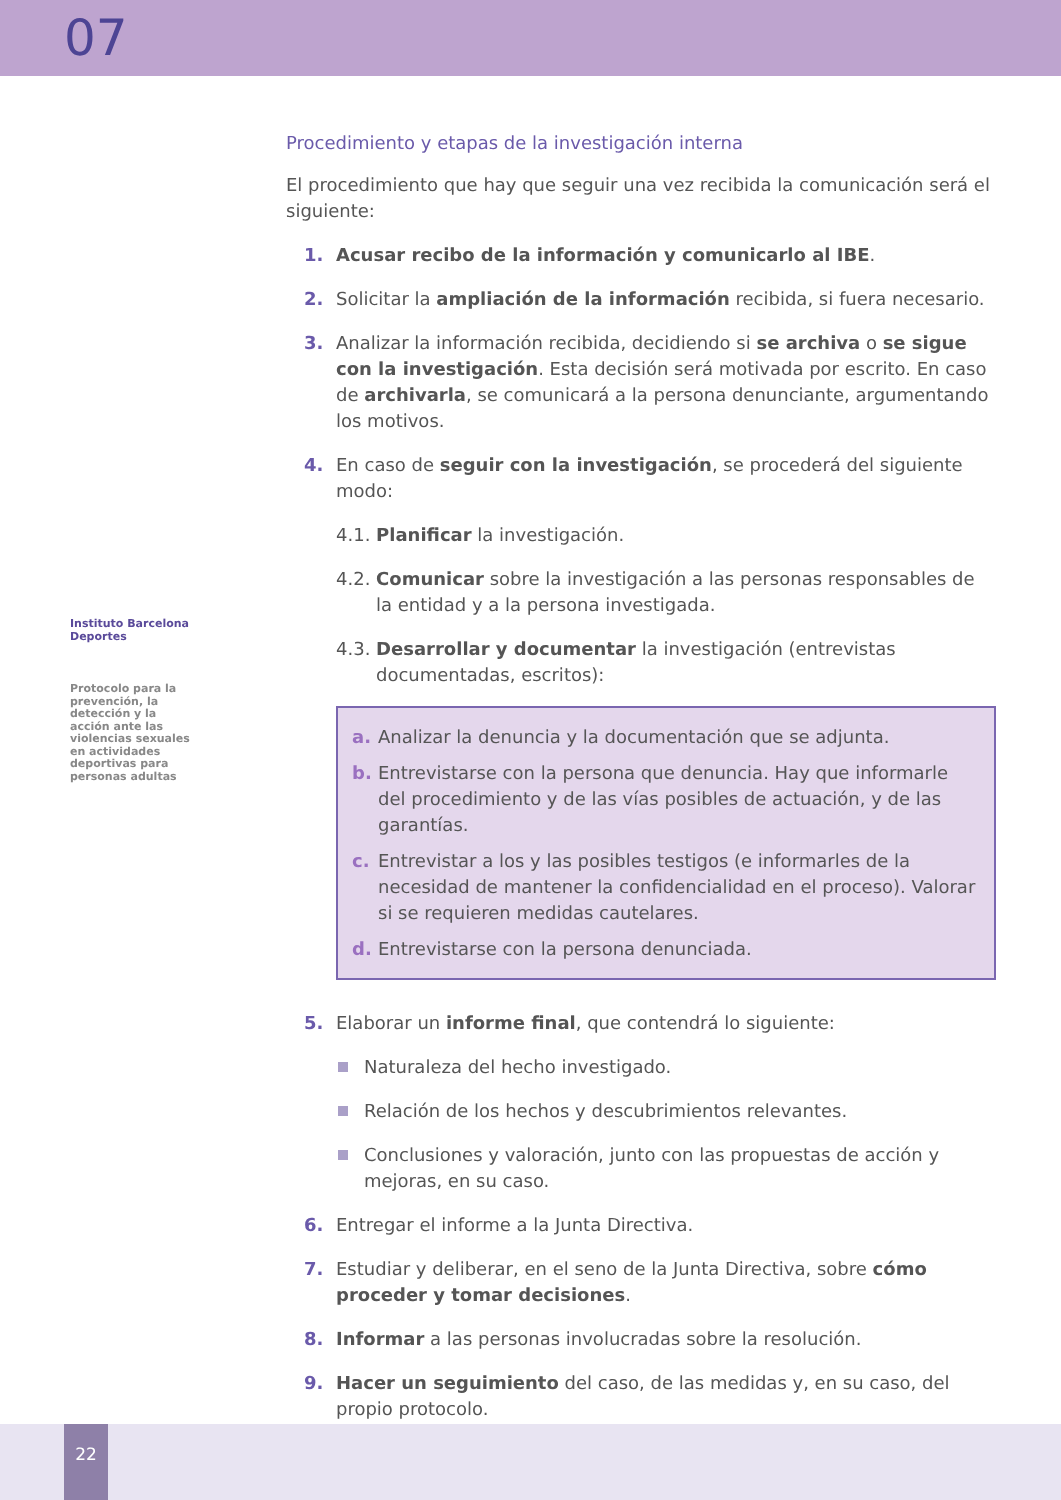07
Instituto Barcelona Deportes
Protocolo para la prevención, la detección y la acción ante las violencias sexuales en actividades deportivas para personas adultas
Procedimiento y etapas de la investigación interna
El procedimiento que hay que seguir una vez recibida la comunicación será el siguiente:
1. Acusar recibo de la información y comunicarlo al IBE.
2. Solicitar la ampliación de la información recibida, si fuera necesario.
3. Analizar la información recibida, decidiendo si se archiva o se sigue con la investigación. Esta decisión será motivada por escrito. En caso de archivarla, se comunicará a la persona denunciante, argumentando los motivos.
4. En caso de seguir con la investigación, se procederá del siguiente modo:
4.1. Planificar la investigación.
4.2. Comunicar sobre la investigación a las personas responsables de la entidad y a la persona investigada.
4.3. Desarrollar y documentar la investigación (entrevistas documentadas, escritos):
a. Analizar la denuncia y la documentación que se adjunta.
b. Entrevistarse con la persona que denuncia. Hay que informarle del procedimiento y de las vías posibles de actuación, y de las garantías.
c. Entrevistar a los y las posibles testigos (e informarles de la necesidad de mantener la confidencialidad en el proceso). Valorar si se requieren medidas cautelares.
d. Entrevistarse con la persona denunciada.
5. Elaborar un informe final, que contendrá lo siguiente:
Naturaleza del hecho investigado.
Relación de los hechos y descubrimientos relevantes.
Conclusiones y valoración, junto con las propuestas de acción y mejoras, en su caso.
6. Entregar el informe a la Junta Directiva.
7. Estudiar y deliberar, en el seno de la Junta Directiva, sobre cómo proceder y tomar decisiones.
8. Informar a las personas involucradas sobre la resolución.
9. Hacer un seguimiento del caso, de las medidas y, en su caso, del propio protocolo.
22